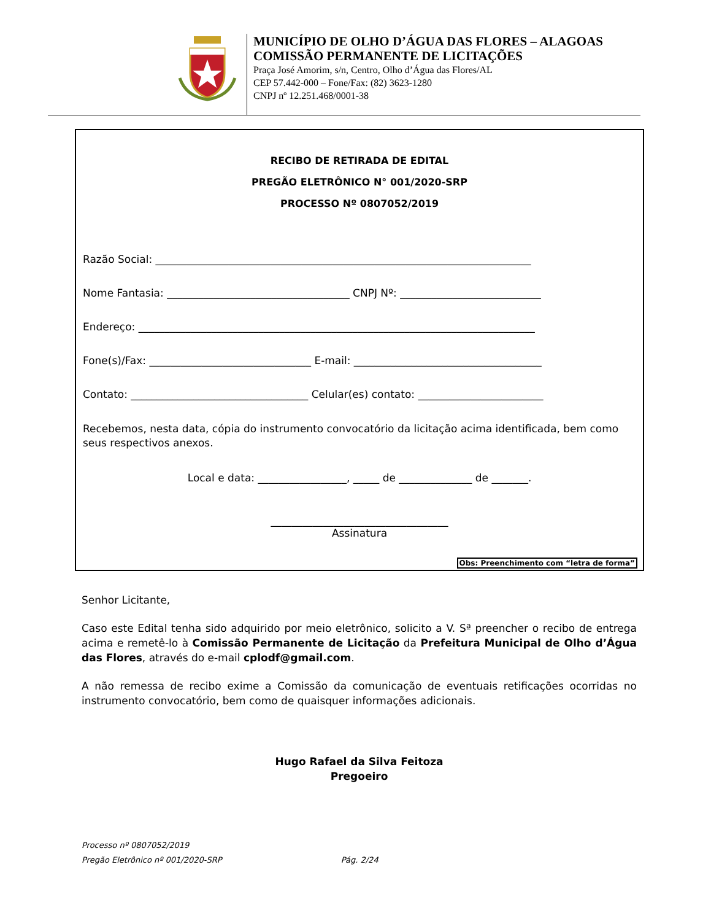MUNICÍPIO DE OLHO D’ÁGUA DAS FLORES – ALAGOAS
COMISSÃO PERMANENTE DE LICITAÇÕES
Praça José Amorim, s/n, Centro, Olho d’Água das Flores/AL
CEP 57.442-000 – Fone/Fax: (82) 3623-1280
CNPJ nº 12.251.468/0001-38
RECIBO DE RETIRADA DE EDITAL
PREGÃO ELETRÔNICO N° 001/2020-SRP
PROCESSO Nº 0807052/2019
Razão Social: ________________________________________________________________________
Nome Fantasia: ___________________________________ CNPJ Nº: ___________________________
Endereço: ____________________________________________________________________________
Fone(s)/Fax: _______________________________ E-mail: ____________________________________
Contato: __________________________________ Celular(es) contato: ________________________
Recebemos, nesta data, cópia do instrumento convocatório da licitação acima identificada, bem como seus respectivos anexos.
Local e data: _________________, _____ de ______________ de _______.
__________________________________
Assinatura
Obs: Preenchimento com “letra de forma”
Senhor Licitante,
Caso este Edital tenha sido adquirido por meio eletrônico, solicito a V. Sª preencher o recibo de entrega acima e remetê-lo à Comissão Permanente de Licitação da Prefeitura Municipal de Olho d’Água das Flores, através do e-mail cplodf@gmail.com.
A não remessa de recibo exime a Comissão da comunicação de eventuais retificações ocorridas no instrumento convocatório, bem como de quaisquer informações adicionais.
Hugo Rafael da Silva Feitoza
Pregoeiro
Processo nº 0807052/2019
Pregão Eletrônico nº 001/2020-SRP Pág. 2/24